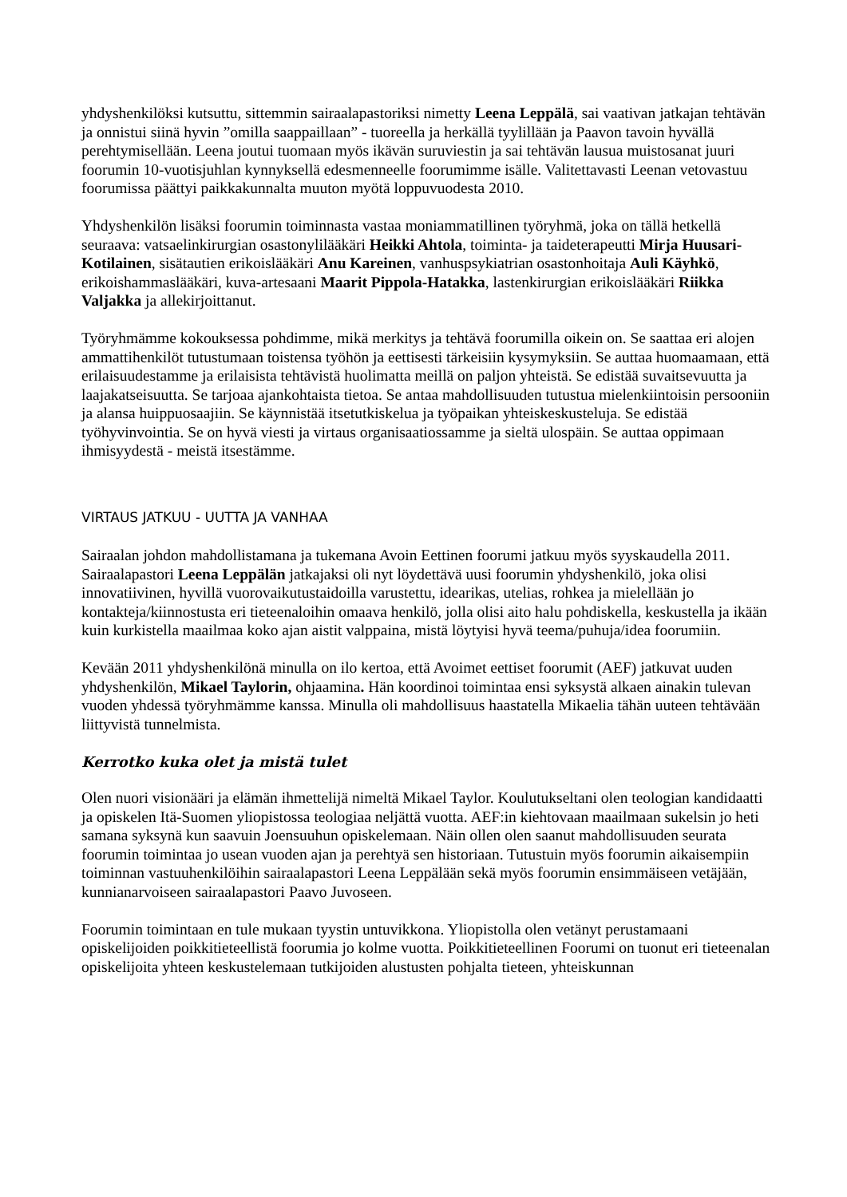yhdyshenkilöksi kutsuttu, sittemmin sairaalapastoriksi nimetty Leena Leppälä, sai vaativan jatkajan tehtävän ja onnistui siinä hyvin ”omilla saappaillaan” - tuoreella ja herkällä tyylillään ja Paavon tavoin hyvällä perehtymisellään. Leena joutui tuomaan myös ikävän suruviestin ja sai tehtävän lausua muistosanat juuri foorumin 10-vuotisjuhlan kynnyksellä edesmenneelle foorumimme isälle. Valitettavasti Leenan vetovastuu foorumissa päättyi paikkakunnalta muuton myötä loppuvuodesta 2010.
Yhdyshenkilön lisäksi foorumin toiminnasta vastaa moniammatillinen työryhmä, joka on tällä hetkellä seuraava: vatsaelinkirurgian osastonylilääkäri Heikki Ahtola, toiminta- ja taideterapeutti Mirja Huusari-Kotilainen, sisätautien erikoislääkäri Anu Kareinen, vanhuspsykiatrian osastonhoitaja Auli Käyhkö, erikoishammaslääkäri, kuva-artesaani Maarit Pippola-Hatakka, lastenkirurgian erikoislääkäri Riikka Valjakka ja allekirjoittanut.
Työryhmämme kokouksessa pohdimme, mikä merkitys ja tehtävä foorumilla oikein on. Se saattaa eri alojen ammattihenkilöt tutustumaan toistensa työhön ja eettisesti tärkeisiin kysymyksiin. Se auttaa huomaamaan, että erilaisuudestamme ja erilaisista tehtävistä huolimatta meillä on paljon yhteistä. Se edistää suvaitsevuutta ja laajakatseisuutta. Se tarjoaa ajankohtaista tietoa. Se antaa mahdollisuuden tutustua mielenkiintoisin persooniin ja alansa huippuosaajiin. Se käynnistää itsetutkiskelua ja työpaikan yhteiskeskusteluja. Se edistää työhyvinvointia. Se on hyvä viesti ja virtaus organisaatiossamme ja sieltä ulospäin. Se auttaa oppimaan ihmisyydestä - meistä itsestämme.
VIRTAUS JATKUU - UUTTA JA VANHAA
Sairaalan johdon mahdollistamana ja tukemana Avoin Eettinen foorumi jatkuu myös syyskaudella 2011. Sairaalapastori Leena Leppälän jatkajaksi oli nyt löydettävä uusi foorumin yhdyshenkilö, joka olisi innovatiivinen, hyvillä vuorovaikutustaidoilla varustettu, idearikas, utelias, rohkea ja mielellään jo kontakteja/kiinnostusta eri tieteenaloihin omaava henkilö, jolla olisi aito halu pohdiskella, keskustella ja ikään kuin kurkistella maailmaa koko ajan aistit valppaina, mistä löytyisi hyvä teema/puhuja/idea foorumiin.
Kevään 2011 yhdyshenkilönä minulla on ilo kertoa, että Avoimet eettiset foorumit (AEF) jatkuvat uuden yhdyshenkilön, Mikael Taylorin, ohjaamina. Hän koordinoi toimintaa ensi syksystä alkaen ainakin tulevan vuoden yhdessä työryhmämme kanssa. Minulla oli mahdollisuus haastatella Mikaelia tähän uuteen tehtävään liittyvistä tunnelmista.
Kerrotko kuka olet ja mistä tulet
Olen nuori visionääri ja elämän ihmettelijä nimeltä Mikael Taylor. Koulutukseltani olen teologian kandidaatti ja opiskelen Itä-Suomen yliopistossa teologiaa neljättä vuotta. AEF:in kiehtovaan maailmaan sukelsin jo heti samana syksynä kun saavuin Joensuuhun opiskelemaan. Näin ollen olen saanut mahdollisuuden seurata foorumin toimintaa jo usean vuoden ajan ja perehtyä sen historiaan. Tutustuin myös foorumin aikaisempiin toiminnan vastuuhenkilöihin sairaalapastori Leena Leppälään sekä myös foorumin ensimmäiseen vetäjään, kunnianarvoiseen sairaalapastori Paavo Juvoseen.
Foorumin toimintaan en tule mukaan tyystin untuvikkona. Yliopistolla olen vetänyt perustamaani opiskelijoiden poikkitieteellistä foorumia jo kolme vuotta. Poikkitieteellinen Foorumi on tuonut eri tieteenalan opiskelijoita yhteen keskustelemaan tutkijoiden alustusten pohjalta tieteen, yhteiskunnan